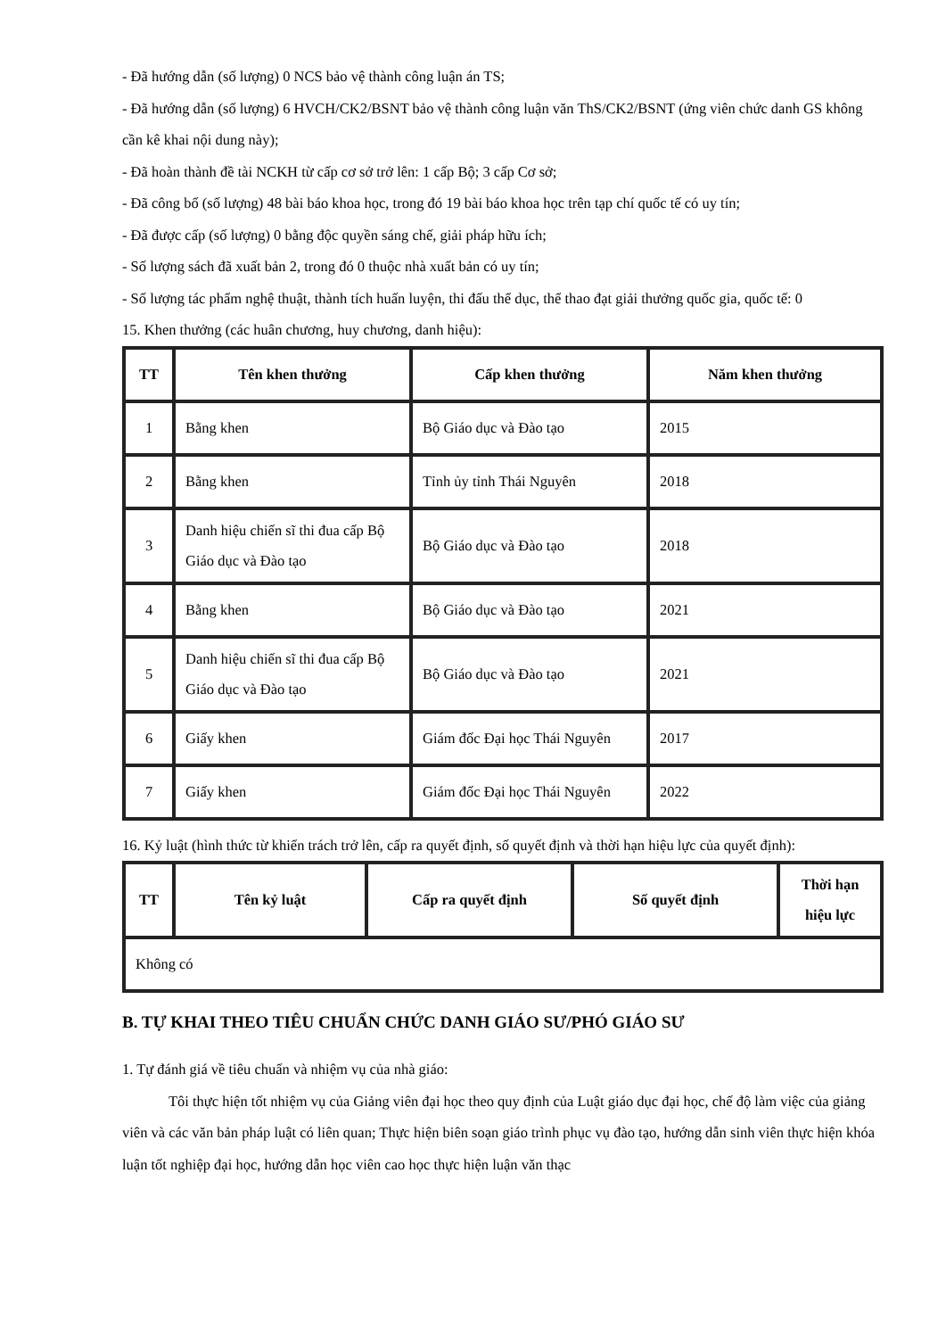- Đã hướng dẫn (số lượng) 0 NCS bảo vệ thành công luận án TS;
- Đã hướng dẫn (số lượng) 6 HVCH/CK2/BSNT bảo vệ thành công luận văn ThS/CK2/BSNT (ứng viên chức danh GS không cần kê khai nội dung này);
- Đã hoàn thành đề tài NCKH từ cấp cơ sở trở lên: 1 cấp Bộ; 3 cấp Cơ sở;
- Đã công bố (số lượng) 48 bài báo khoa học, trong đó 19 bài báo khoa học trên tạp chí quốc tế có uy tín;
- Đã được cấp (số lượng) 0 bằng độc quyền sáng chế, giải pháp hữu ích;
- Số lượng sách đã xuất bản 2, trong đó 0 thuộc nhà xuất bản có uy tín;
- Số lượng tác phẩm nghệ thuật, thành tích huấn luyện, thi đấu thể dục, thể thao đạt giải thưởng quốc gia, quốc tế: 0
15. Khen thưởng (các huân chương, huy chương, danh hiệu):
| TT | Tên khen thưởng | Cấp khen thưởng | Năm khen thưởng |
| --- | --- | --- | --- |
| 1 | Bằng khen | Bộ Giáo dục và Đào tạo | 2015 |
| 2 | Bằng khen | Tỉnh ủy tỉnh Thái Nguyên | 2018 |
| 3 | Danh hiệu chiến sĩ thi đua cấp Bộ Giáo dục và Đào tạo | Bộ Giáo dục và Đào tạo | 2018 |
| 4 | Bằng khen | Bộ Giáo dục và Đào tạo | 2021 |
| 5 | Danh hiệu chiến sĩ thi đua cấp Bộ Giáo dục và Đào tạo | Bộ Giáo dục và Đào tạo | 2021 |
| 6 | Giấy khen | Giám đốc Đại học Thái Nguyên | 2017 |
| 7 | Giấy khen | Giám đốc Đại học Thái Nguyên | 2022 |
16. Kỷ luật (hình thức từ khiển trách trở lên, cấp ra quyết định, số quyết định và thời hạn hiệu lực của quyết định):
| TT | Tên kỷ luật | Cấp ra quyết định | Số quyết định | Thời hạn hiệu lực |
| --- | --- | --- | --- | --- |
| Không có | | | | |
B. TỰ KHAI THEO TIÊU CHUẨN CHỨC DANH GIÁO SƯ/PHÓ GIÁO SƯ
1. Tự đánh giá về tiêu chuẩn và nhiệm vụ của nhà giáo:
Tôi thực hiện tốt nhiệm vụ của Giảng viên đại học theo quy định của Luật giáo dục đại học, chế độ làm việc của giảng viên và các văn bản pháp luật có liên quan; Thực hiện biên soạn giáo trình phục vụ đào tạo, hướng dẫn sinh viên thực hiện khóa luận tốt nghiệp đại học, hướng dẫn học viên cao học thực hiện luận văn thạc